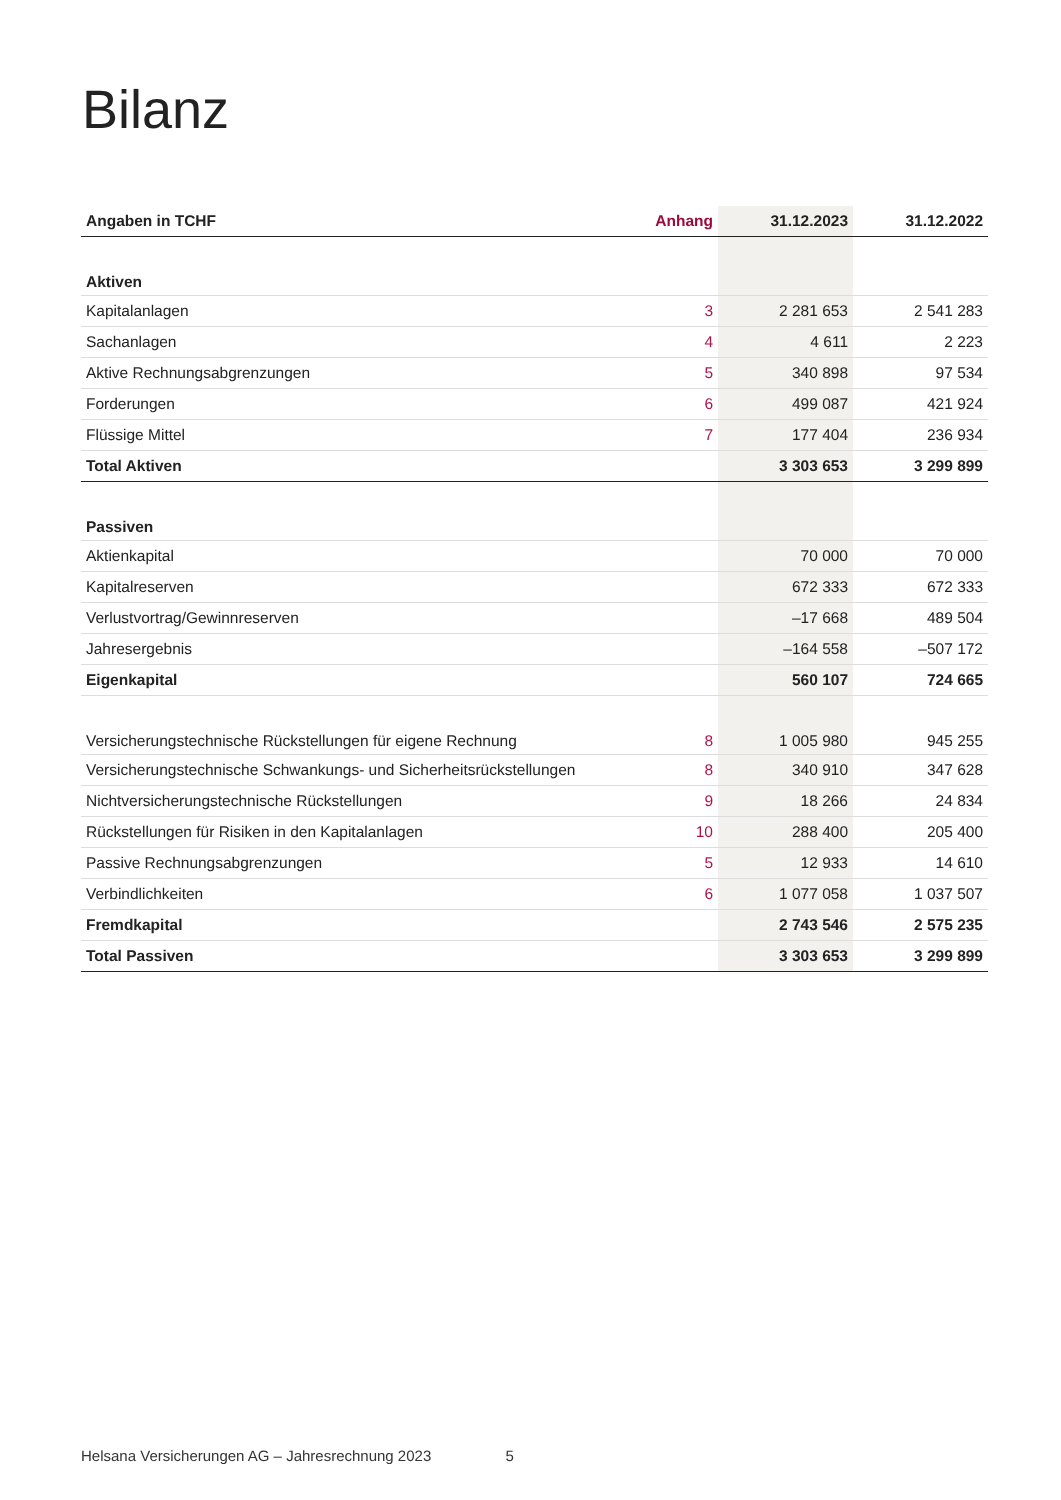Bilanz
| Angaben in TCHF | Anhang | 31.12.2023 | 31.12.2022 |
| --- | --- | --- | --- |
| Aktiven | | | |
| Kapitalanlagen | 3 | 2 281 653 | 2 541 283 |
| Sachanlagen | 4 | 4 611 | 2 223 |
| Aktive Rechnungsabgrenzungen | 5 | 340 898 | 97 534 |
| Forderungen | 6 | 499 087 | 421 924 |
| Flüssige Mittel | 7 | 177 404 | 236 934 |
| Total Aktiven | | 3 303 653 | 3 299 899 |
| Passiven | | | |
| Aktienkapital | | 70 000 | 70 000 |
| Kapitalreserven | | 672 333 | 672 333 |
| Verlustvortrag/Gewinnreserven | | –17 668 | 489 504 |
| Jahresergebnis | | –164 558 | –507 172 |
| Eigenkapital | | 560 107 | 724 665 |
| Versicherungstechnische Rückstellungen für eigene Rechnung | 8 | 1 005 980 | 945 255 |
| Versicherungstechnische Schwankungs- und Sicherheitsrückstellungen | 8 | 340 910 | 347 628 |
| Nichtversicherungstechnische Rückstellungen | 9 | 18 266 | 24 834 |
| Rückstellungen für Risiken in den Kapitalanlagen | 10 | 288 400 | 205 400 |
| Passive Rechnungsabgrenzungen | 5 | 12 933 | 14 610 |
| Verbindlichkeiten | 6 | 1 077 058 | 1 037 507 |
| Fremdkapital | | 2 743 546 | 2 575 235 |
| Total Passiven | | 3 303 653 | 3 299 899 |
Helsana Versicherungen AG – Jahresrechnung 2023 5